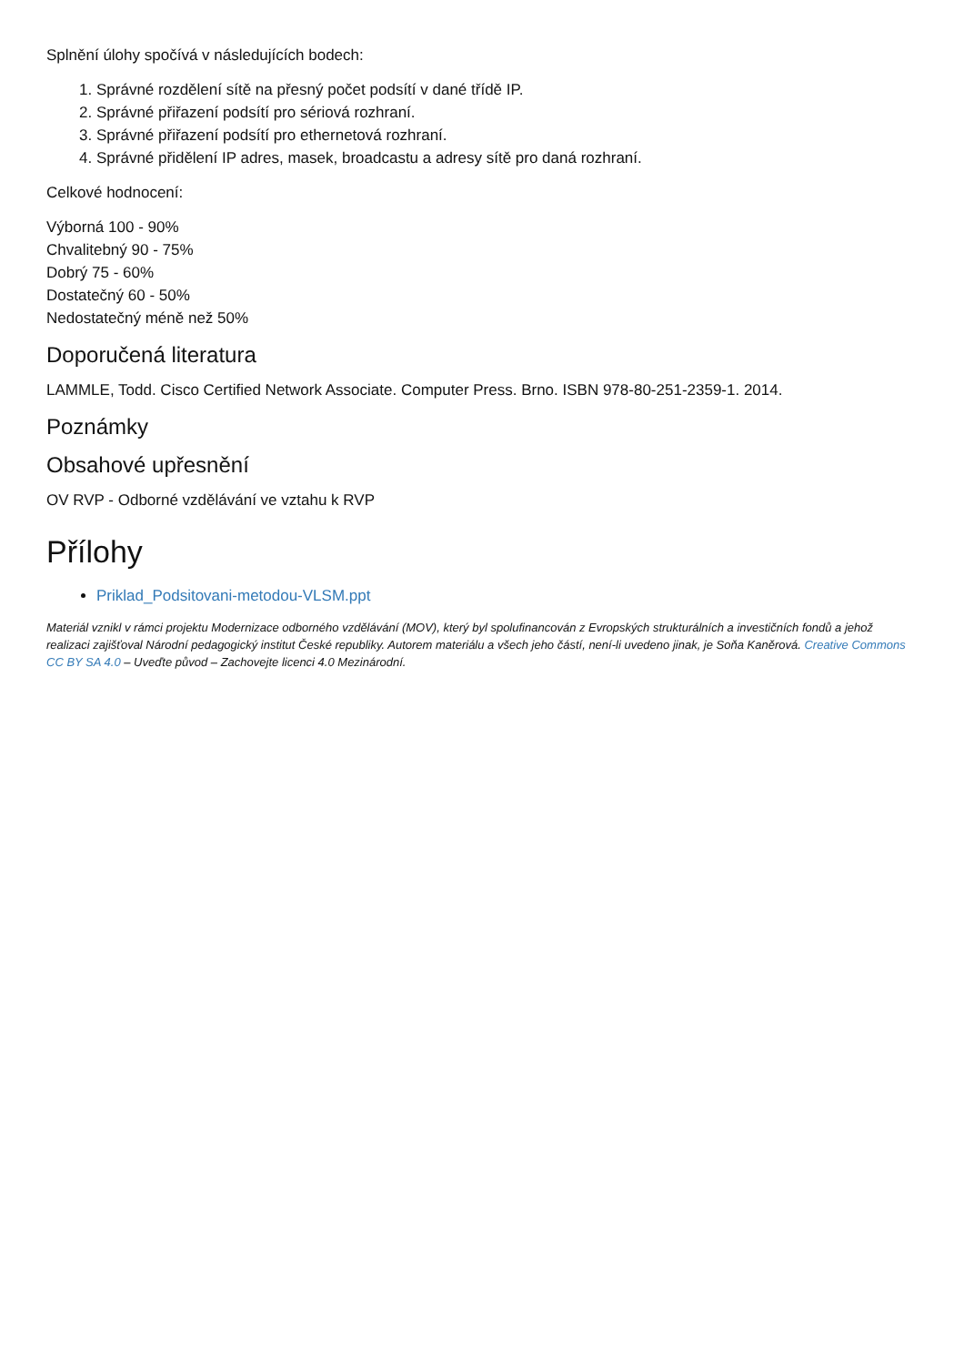Splnění úlohy spočívá v následujících bodech:
1. Správné rozdělení sítě na přesný počet podsítí v dané třídě IP.
2. Správné přiřazení podsítí pro sériová rozhraní.
3. Správné přiřazení podsítí pro ethernetová rozhraní.
4. Správné přidělení IP adres, masek, broadcastu a adresy sítě pro daná rozhraní.
Celkové hodnocení:
Výborná 100 - 90%
Chvalitebný 90 - 75%
Dobrý 75 - 60%
Dostatečný 60 - 50%
Nedostatečný méně než 50%
Doporučená literatura
LAMMLE, Todd. Cisco Certified Network Associate. Computer Press. Brno. ISBN 978-80-251-2359-1. 2014.
Poznámky
Obsahové upřesnění
OV RVP - Odborné vzdělávání ve vztahu k RVP
Přílohy
Priklad_Podsitovani-metodou-VLSM.ppt
Materiál vznikl v rámci projektu Modernizace odborného vzdělávání (MOV), který byl spolufinancován z Evropských strukturálních a investičních fondů a jehož realizaci zajišťoval Národní pedagogický institut České republiky. Autorem materiálu a všech jeho částí, není-li uvedeno jinak, je Soňa Kaněrová. Creative Commons CC BY SA 4.0 – Uveďte původ – Zachovejte licenci 4.0 Mezinárodní.